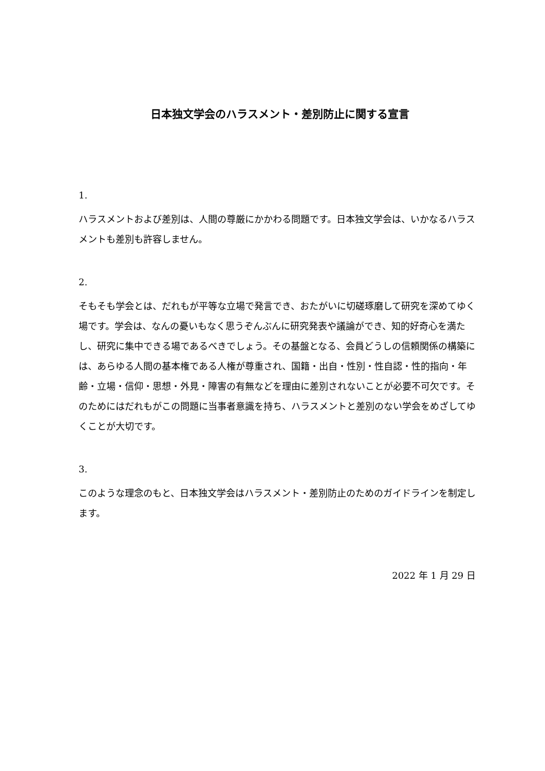日本独文学会のハラスメント・差別防止に関する宣言
1.
ハラスメントおよび差別は、人間の尊厳にかかわる問題です。日本独文学会は、いかなるハラスメントも差別も許容しません。
2.
そもそも学会とは、だれもが平等な立場で発言でき、おたがいに切磋琢磨して研究を深めてゆく場です。学会は、なんの憂いもなく思うぞんぶんに研究発表や議論ができ、知的好奇心を満たし、研究に集中できる場であるべきでしょう。その基盤となる、会員どうしの信頼関係の構築には、あらゆる人間の基本権である人権が尊重され、国籍・出自・性別・性自認・性的指向・年齢・立場・信仰・思想・外見・障害の有無などを理由に差別されないことが必要不可欠です。そのためにはだれもがこの問題に当事者意識を持ち、ハラスメントと差別のない学会をめざしてゆくことが大切です。
3.
このような理念のもと、日本独文学会はハラスメント・差別防止のためのガイドラインを制定します。
2022 年 1 月 29 日